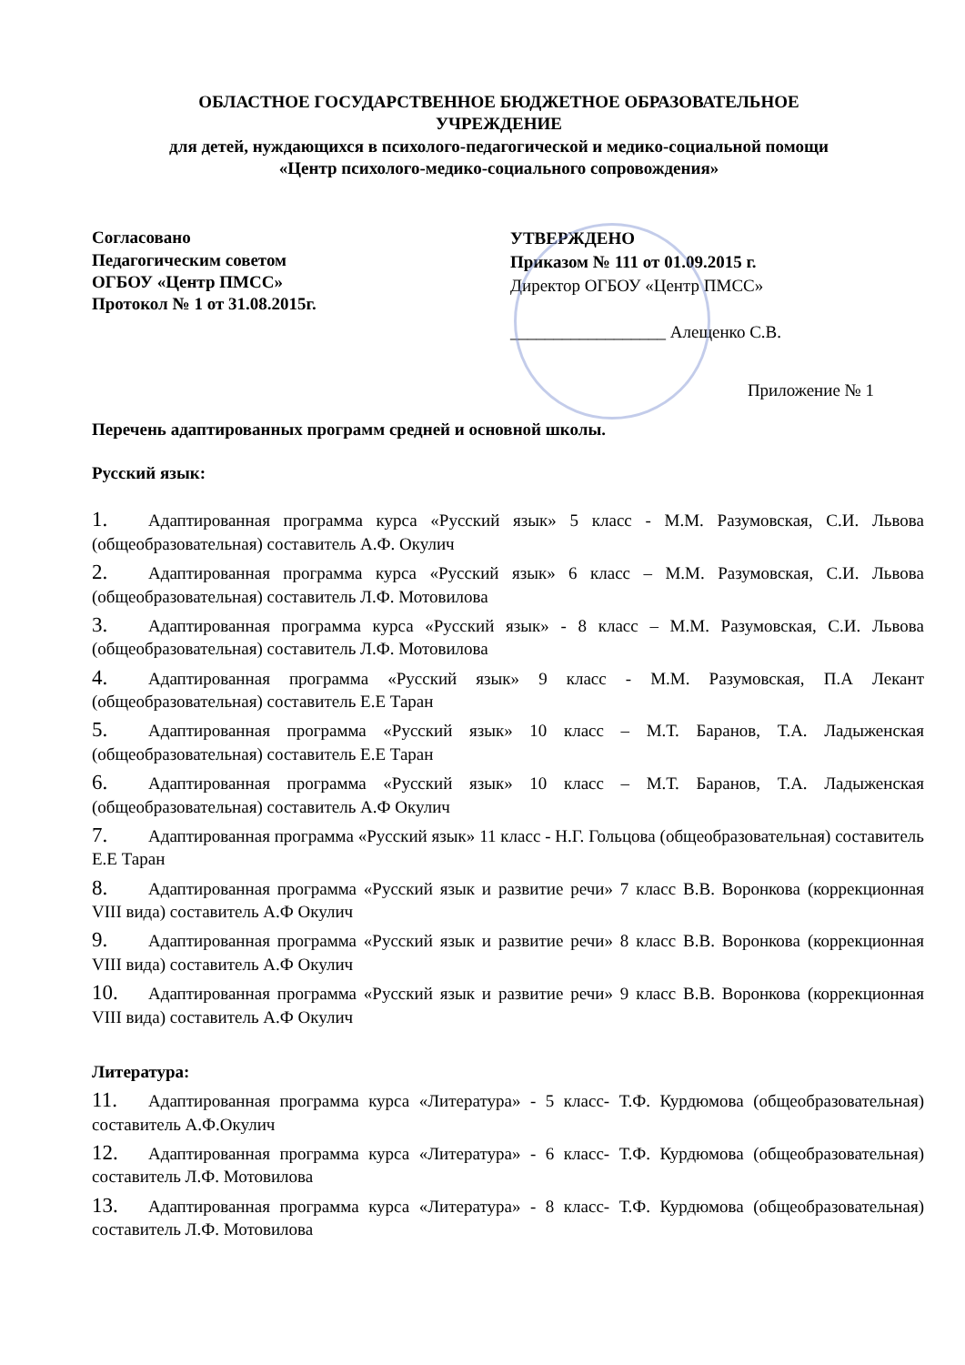ОБЛАСТНОЕ ГОСУДАРСТВЕННОЕ БЮДЖЕТНОЕ ОБРАЗОВАТЕЛЬНОЕ
УЧРЕЖДЕНИЕ
для детей, нуждающихся в психолого-педагогической и медико-социальной помощи
«Центр психолого-медико-социального сопровождения»
Согласовано
Педагогическим советом
ОГБОУ «Центр ПМСС»
Протокол № 1 от 31.08.2015г.
УТВЕРЖДЕНО
Приказом № 111 от 01.09.2015 г.
Директор ОГБОУ «Центр ПМСС»
__________________ Алещенко С.В.
Приложение № 1
Перечень адаптированных программ средней и основной школы.
Русский язык:
1. Адаптированная программа курса «Русский язык» 5 класс - М.М. Разумовская, С.И. Львова (общеобразовательная) составитель А.Ф. Окулич
2. Адаптированная программа курса «Русский язык» 6 класс – М.М. Разумовская, С.И. Львова (общеобразовательная) составитель Л.Ф. Мотовилова
3. Адаптированная программа курса «Русский язык» - 8 класс – М.М. Разумовская, С.И. Львова (общеобразовательная) составитель Л.Ф. Мотовилова
4. Адаптированная программа «Русский язык» 9 класс - М.М. Разумовская, П.А Лекант (общеобразовательная) составитель Е.Е Таран
5. Адаптированная программа «Русский язык» 10 класс – М.Т. Баранов, Т.А. Ладыженская (общеобразовательная) составитель Е.Е Таран
6. Адаптированная программа «Русский язык» 10 класс – М.Т. Баранов, Т.А. Ладыженская (общеобразовательная) составитель А.Ф Окулич
7. Адаптированная программа «Русский язык» 11 класс - Н.Г. Гольцова (общеобразовательная) составитель Е.Е Таран
8. Адаптированная программа «Русский язык и развитие речи» 7 класс В.В. Воронкова (коррекционная VIII вида) составитель А.Ф Окулич
9. Адаптированная программа «Русский язык и развитие речи» 8 класс В.В. Воронкова (коррекционная VIII вида) составитель А.Ф Окулич
10. Адаптированная программа «Русский язык и развитие речи» 9 класс В.В. Воронкова (коррекционная VIII вида) составитель А.Ф Окулич
Литература:
11. Адаптированная программа курса «Литература» - 5 класс- Т.Ф. Курдюмова (общеобразовательная) составитель А.Ф.Окулич
12. Адаптированная программа курса «Литература» - 6 класс- Т.Ф. Курдюмова (общеобразовательная) составитель Л.Ф. Мотовилова
13. Адаптированная программа курса «Литература» - 8 класс- Т.Ф. Курдюмова (общеобразовательная) составитель Л.Ф. Мотовилова